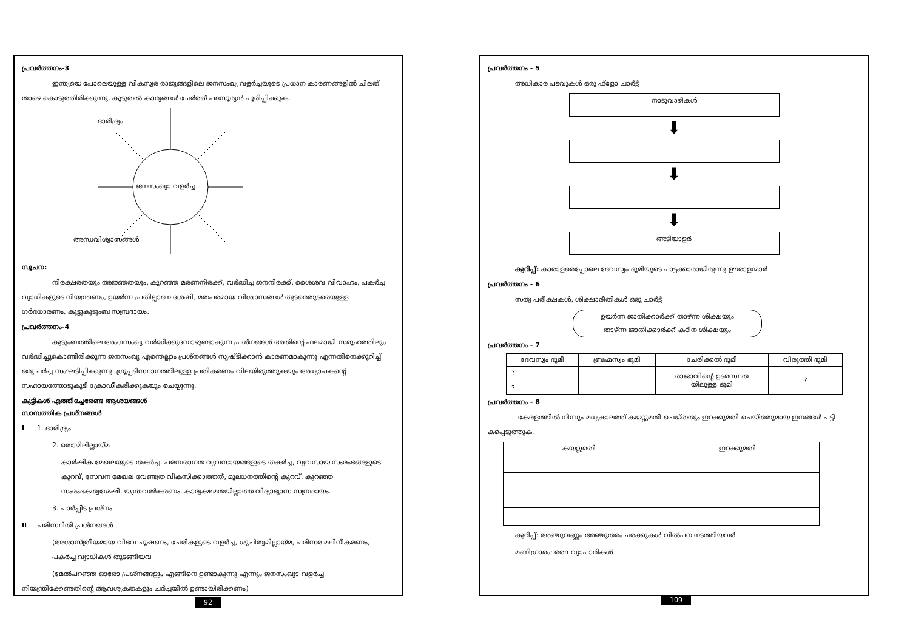പ്രവർത്തനം-3
ഇന്ത്യയെ പോലെയുള്ള വികസ്വര രാജ്യങ്ങളിലെ ജനസംഖ്യ വളർച്ചയുടെ പ്രധാന കാരണങ്ങളിൽ ചിലത് താഴെ കൊടുത്തിരിക്കുന്നു. കൂടുതൽ കാര്യങ്ങൾ ചേർത്ത് പദസൂര്യൻ പൂരിപ്പിക്കുക.
ദാരിദ്ര്യം
ജനസംഖ്യാ വളർച്ച
അന്ധവിശ്വാസങ്ങൾ
സൂചന:
നിരക്ഷരതയും അജ്ഞതയും, കുറഞ്ഞ മരണനിരക്ക്, വർദ്ധിച്ച ജനനിരക്ക്, ശൈശവ വിവാഹം, പകർച്ച വ്യാധികളുടെ നിയന്ത്രണം, ഉയർന്ന പ്രതില്പാദന ശേഷി, മതപരമായ വിശ്വാസങ്ങൾ തുടരെതുടരെയുള്ള ഗർഭധാരണം, കൂട്ടുകുടുംബ സമ്പ്രദായം.
പ്രവർത്തനം-4
കുടുംബത്തിലെ അംഗസംഖ്യ വർദ്ധിക്കുമ്പോഴുണ്ടാകുന്ന പ്രശ്നങ്ങൾ അതിന്റെ ഫലമായി സമൂഹത്തിലും വർദ്ധിച്ചുകൊണ്ടിരിക്കുന്ന ജനസംഖ്യ എന്തെല്ലാം പ്രശ്നങ്ങൾ സൃഷ്ടിക്കാൻ കാരണമാകുന്നു എന്നതിനെക്കുറിച്ച് ഒരു ചർച്ച സംഘടിപ്പിക്കുന്നു. ഗ്രൂപ്പടിസ്ഥാനത്തിലുള്ള പ്രതികരണം വിലയിരുത്തുകയും അധ്യാപകന്റെ സഹായത്തോടുകൂടി ക്രോഡീകരിക്കുകയും ചെയ്യുന്നു.
കുട്ടികൾ എത്തിച്ചേരേണ്ട ആശയങ്ങൾ
സാമ്പത്തിക പ്രശ്നങ്ങൾ
I 1. ദാരിദ്ര്യം
2. തൊഴിലില്ലായ്മ
കാർഷിക മേഖലയുടെ തകർച്ച, പരമ്പരാഗത വ്യവസായങ്ങളുടെ തകർച്ച, വ്യവസായ സംരംഭങ്ങളുടെ കുറവ്, സേവന മേഖല വേണ്ടത്ര വികസിക്കാത്തത്, മൂലധനത്തിന്റെ കുറവ്, കുറഞ്ഞ സംരംഭകത്വശേഷി, യന്ത്രവൽകരണം, കാര്യക്ഷമതയില്ലാത്ത വിദ്യാഭ്യാസ സമ്പ്രദായം.
3. പാർപ്പിട പ്രശ്നം
II പരിസ്ഥിതി പ്രശ്നങ്ങൾ
(അശാസ്ത്രീയമായ വിഭവ ചൂഷണം, ചേരികളുടെ വളർച്ച, ശുചിത്വമില്ലായ്മ, പരിസര മലിനീകരണം, പകർച്ച വ്യാധികൾ തുടങ്ങിയവ
(മേൽപറഞ്ഞ ഓരോ പ്രശ്നങ്ങളും എങ്ങിനെ ഉണ്ടാകുന്നു എന്നും ജനസംഖ്യാ വളർച്ച നിയന്ത്രിക്കേണ്ടതിന്റെ ആവശ്യകതകളും ചർച്ചയിൽ ഉണ്ടായിരിക്കണം)
92
പ്രവർത്തനം - 5
അധികാര പടവുകൾ ഒരു ഫ്ളോ ചാർട്ട്
നാടുവാഴികൾ
⬇
⬇
⬇
അടിയാളർ
കുറിപ്പ്: കാരാളരെപ്പോലെ ദേവസ്വം ഭൂമിയുടെ പാട്ടക്കാരായിരുന്നു ഊരാളന്മാർ
പ്രവർത്തനം - 6
സത്യ പരീക്ഷകൾ, ശിക്ഷാരീതികൾ ഒരു ചാർട്ട്
ഉയർന്ന ജാതിക്കാർക്ക് താഴ്ന്ന ശിക്ഷയും
താഴ്ന്ന ജാതിക്കാർക്ക് കഠിന ശിക്ഷയും
പ്രവർത്തനം - 7
| ദേവസ്വം ഭൂമി | ബ്രഹ്മസ്വം ഭൂമി | ചേരിക്കൽ ഭൂമി | വിരുത്തി ഭൂമി |
| --- | --- | --- | --- |
| ? ? | | രാജാവിന്റെ ഉടമസ്ഥത യിലുള്ള ഭൂമി | ? |
പ്രവർത്തനം - 8
കേരളത്തിൽ നിന്നും മധ്യകാലത്ത് കയറ്റുമതി ചെയ്തതും ഇറക്കുമതി ചെയ്തതുമായ ഇനങ്ങൾ പട്ടി കപ്പെടുത്തുക.
| കയറ്റുമതി | ഇറക്കുമതി |
| --- | --- |
കുറിപ്പ്: അഞ്ചുവണ്ണം അഞ്ചുതരം ചരക്കുകൾ വിൽപന നടത്തിയവർ
മണിഗ്രാമം: രത്ന വ്യാപാരികൾ
109